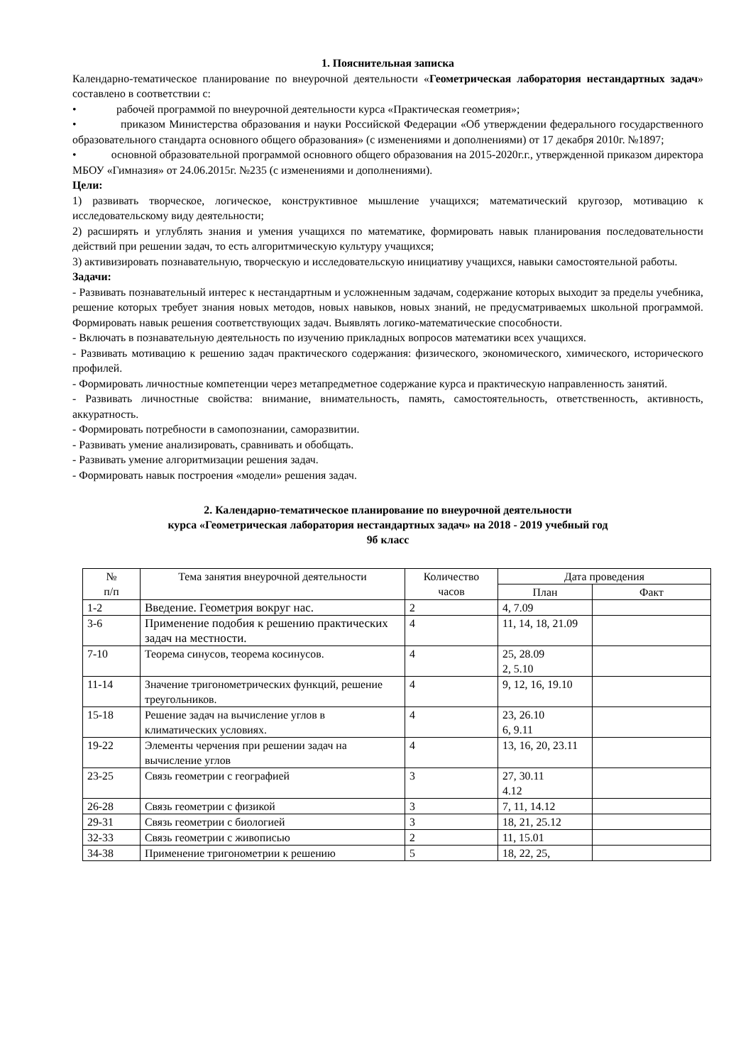1. Пояснительная записка
Календарно-тематическое планирование по внеурочной деятельности «Геометрическая лаборатория нестандартных задач» составлено в соответствии с:
• рабочей программой по внеурочной деятельности курса «Практическая геометрия»;
• приказом Министерства образования и науки Российской Федерации «Об утверждении федерального государственного образовательного стандарта основного общего образования» (с изменениями и дополнениями) от 17 декабря 2010г. №1897;
• основной образовательной программой основного общего образования на 2015-2020г.г., утвержденной приказом директора МБОУ «Гимназия» от 24.06.2015г. №235 (с изменениями и дополнениями).
Цели:
1) развивать творческое, логическое, конструктивное мышление учащихся; математический кругозор, мотивацию к исследовательскому виду деятельности;
2) расширять и углублять знания и умения учащихся по математике, формировать навык планирования последовательности действий при решении задач, то есть алгоритмическую культуру учащихся;
3) активизировать познавательную, творческую и исследовательскую инициативу учащихся, навыки самостоятельной работы.
Задачи:
- Развивать познавательный интерес к нестандартным и усложненным задачам, содержание которых выходит за пределы учебника, решение которых требует знания новых методов, новых навыков, новых знаний, не предусматриваемых школьной программой. Формировать навык решения соответствующих задач. Выявлять логико-математические способности.
- Включать в познавательную деятельность по изучению прикладных вопросов математики всех учащихся.
- Развивать мотивацию к решению задач практического содержания: физического, экономического, химического, исторического профилей.
- Формировать личностные компетенции через метапредметное содержание курса и практическую направленность занятий.
- Развивать личностные свойства: внимание, внимательность, память, самостоятельность, ответственность, активность, аккуратность.
- Формировать потребности в самопознании, саморазвитии.
- Развивать умение анализировать, сравнивать и обобщать.
- Развивать умение алгоритмизации решения задач.
- Формировать навык построения «модели» решения задач.
2. Календарно-тематическое планирование по внеурочной деятельности
курса «Геометрическая лаборатория нестандартных задач» на 2018 - 2019 учебный год
9б класс
| № п/п | Тема занятия внеурочной деятельности | Количество часов | Дата проведения | |
| --- | --- | --- | --- | --- |
| | | | План | Факт |
| 1-2 | Введение. Геометрия вокруг нас. | 2 | 4, 7.09 | |
| 3-6 | Применение подобия к решению практических задач на местности. | 4 | 11, 14, 18, 21.09 | |
| 7-10 | Теорема синусов, теорема косинусов. | 4 | 25, 28.09 2, 5.10 | |
| 11-14 | Значение тригонометрических функций, решение треугольников. | 4 | 9, 12, 16, 19.10 | |
| 15-18 | Решение задач на вычисление углов в климатических условиях. | 4 | 23, 26.10 6, 9.11 | |
| 19-22 | Элементы черчения при решении задач на вычисление углов | 4 | 13, 16, 20, 23.11 | |
| 23-25 | Связь геометрии с географией | 3 | 27, 30.11 4.12 | |
| 26-28 | Связь геометрии с физикой | 3 | 7, 11, 14.12 | |
| 29-31 | Связь геометрии с биологией | 3 | 18, 21, 25.12 | |
| 32-33 | Связь геометрии с живописью | 2 | 11, 15.01 | |
| 34-38 | Применение тригонометрии к решению | 5 | 18, 22, 25, | |